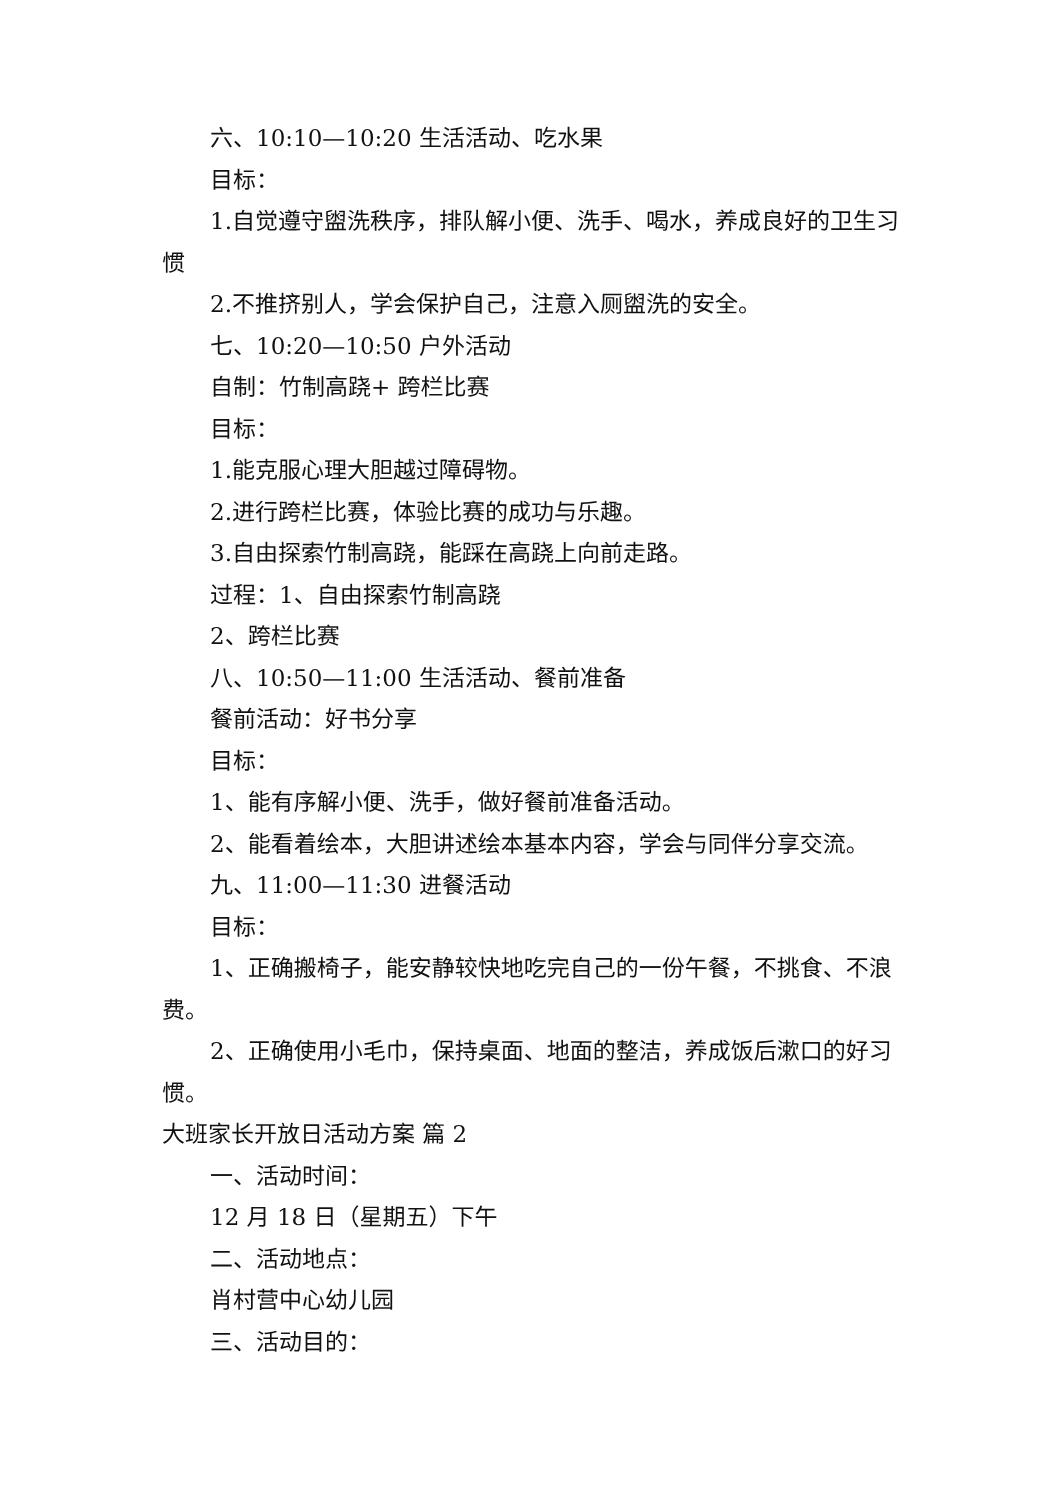六、10:10—10:20 生活活动、吃水果
目标：
1.自觉遵守盥洗秩序，排队解小便、洗手、喝水，养成良好的卫生习惯
2.不推挤别人，学会保护自己，注意入厕盥洗的安全。
七、10:20—10:50 户外活动
自制：竹制高跷+ 跨栏比赛
目标：
1.能克服心理大胆越过障碍物。
2.进行跨栏比赛，体验比赛的成功与乐趣。
3.自由探索竹制高跷，能踩在高跷上向前走路。
过程：1、自由探索竹制高跷
2、跨栏比赛
八、10:50—11:00 生活活动、餐前准备
餐前活动：好书分享
目标：
1、能有序解小便、洗手，做好餐前准备活动。
2、能看着绘本，大胆讲述绘本基本内容，学会与同伴分享交流。
九、11:00—11:30 进餐活动
目标：
1、正确搬椅子，能安静较快地吃完自己的一份午餐，不挑食、不浪费。
2、正确使用小毛巾，保持桌面、地面的整洁，养成饭后漱口的好习惯。
大班家长开放日活动方案 篇 2
一、活动时间：
12 月 18 日（星期五）下午
二、活动地点：
肖村营中心幼儿园
三、活动目的：